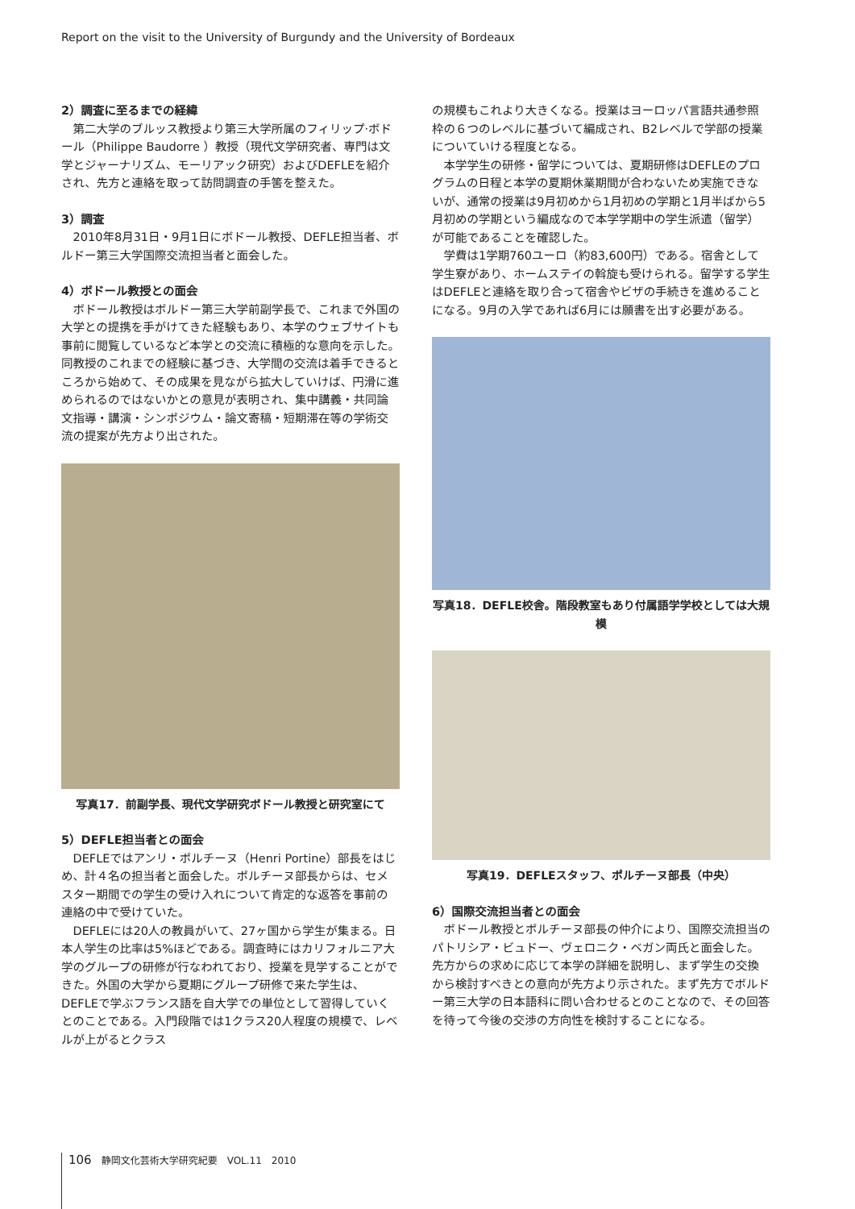Report on the visit to the University of Burgundy and the University of Bordeaux
2）調査に至るまでの経緯
第二大学のブルッス教授より第三大学所属のフィリップ·ボドール（Philippe Baudorre ）教授（現代文学研究者、専門は文学とジャーナリズム、モーリアック研究）およびDEFLEを紹介され、先方と連絡を取って訪問調査の手筈を整えた。
3）調査
2010年8月31日・9月1日にボドール教授、DEFLE担当者、ボルドー第三大学国際交流担当者と面会した。
4）ボドール教授との面会
ボドール教授はボルドー第三大学前副学長で、これまで外国の大学との提携を手がけてきた経験もあり、本学のウェブサイトも事前に閲覧しているなど本学との交流に積極的な意向を示した。同教授のこれまでの経験に基づき、大学間の交流は着手できるところから始めて、その成果を見ながら拡大していけば、円滑に進められるのではないかとの意見が表明され、集中講義・共同論文指導・講演・シンポジウム・論文寄稿・短期滞在等の学術交流の提案が先方より出された。
写真17．前副学長、現代文学研究ボドール教授と研究室にて
5）DEFLE担当者との面会
DEFLEではアンリ・ポルチーヌ（Henri Portine）部長をはじめ、計４名の担当者と面会した。ポルチーヌ部長からは、セメスター期間での学生の受け入れについて肯定的な返答を事前の連絡の中で受けていた。
DEFLEには20人の教員がいて、27ヶ国から学生が集まる。日本人学生の比率は5%ほどである。調査時にはカリフォルニア大学のグループの研修が行なわれており、授業を見学することができた。外国の大学から夏期にグループ研修で来た学生は、DEFLEで学ぶフランス語を自大学での単位として習得していくとのことである。入門段階では1クラス20人程度の規模で、レベルが上がるとクラス
の規模もこれより大きくなる。授業はヨーロッパ言語共通参照枠の６つのレベルに基づいて編成され、B2レベルで学部の授業についていける程度となる。
本学学生の研修・留学については、夏期研修はDEFLEのプログラムの日程と本学の夏期休業期間が合わないため実施できないが、通常の授業は9月初めから1月初めの学期と1月半ばから5月初めの学期という編成なので本学学期中の学生派遣（留学）が可能であることを確認した。
学費は1学期760ユーロ（約83,600円）である。宿舎として学生寮があり、ホームステイの斡旋も受けられる。留学する学生はDEFLEと連絡を取り合って宿舎やビザの手続きを進めることになる。9月の入学であれば6月には願書を出す必要がある。
写真18．DEFLE校舎。階段教室もあり付属語学学校としては大規模
写真19．DEFLEスタッフ、ポルチーヌ部長（中央）
6）国際交流担当者との面会
ボドール教授とポルチーヌ部長の仲介により、国際交流担当のパトリシア・ビュドー、ヴェロニク・ベガン両氏と面会した。先方からの求めに応じて本学の詳細を説明し、まず学生の交換から検討すべきとの意向が先方より示された。まず先方でボルドー第三大学の日本語科に問い合わせるとのことなので、その回答を待って今後の交渉の方向性を検討することになる。
106　静岡文化芸術大学研究紀要　VOL.11　2010